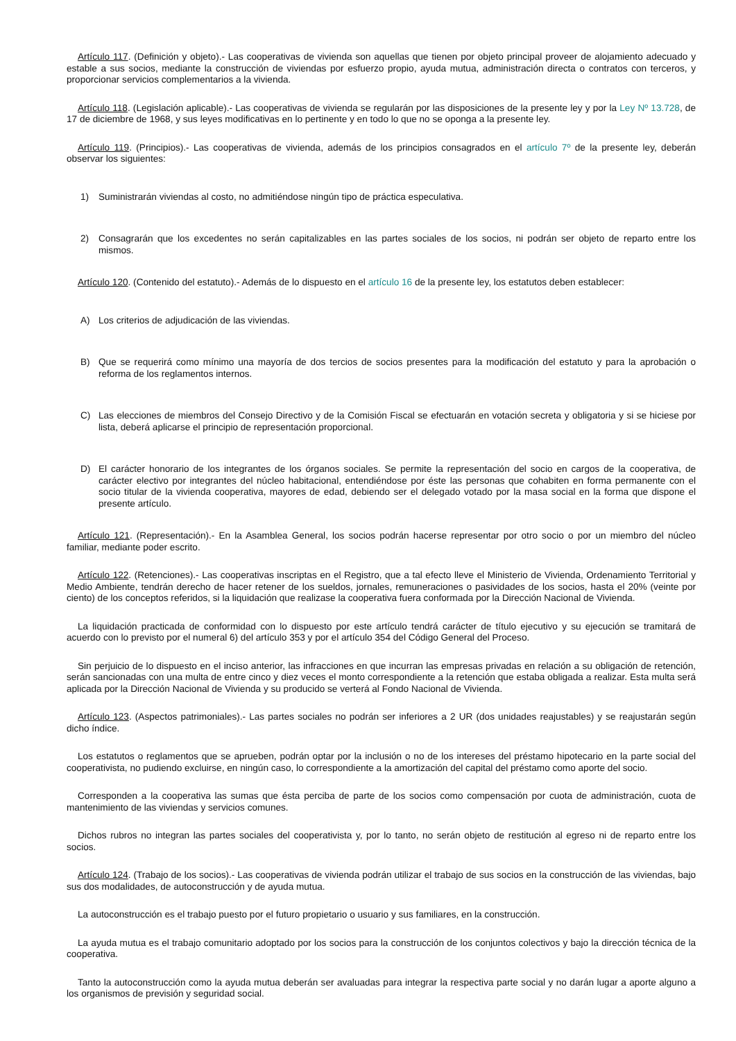Artículo 117. (Definición y objeto).- Las cooperativas de vivienda son aquellas que tienen por objeto principal proveer de alojamiento adecuado y estable a sus socios, mediante la construcción de viviendas por esfuerzo propio, ayuda mutua, administración directa o contratos con terceros, y proporcionar servicios complementarios a la vivienda.
Artículo 118. (Legislación aplicable).- Las cooperativas de vivienda se regularán por las disposiciones de la presente ley y por la Ley Nº 13.728, de 17 de diciembre de 1968, y sus leyes modificativas en lo pertinente y en todo lo que no se oponga a la presente ley.
Artículo 119. (Principios).- Las cooperativas de vivienda, además de los principios consagrados en el artículo 7º de la presente ley, deberán observar los siguientes:
1) Suministrarán viviendas al costo, no admitiéndose ningún tipo de práctica especulativa.
2) Consagrarán que los excedentes no serán capitalizables en las partes sociales de los socios, ni podrán ser objeto de reparto entre los mismos.
Artículo 120. (Contenido del estatuto).- Además de lo dispuesto en el artículo 16 de la presente ley, los estatutos deben establecer:
A) Los criterios de adjudicación de las viviendas.
B) Que se requerirá como mínimo una mayoría de dos tercios de socios presentes para la modificación del estatuto y para la aprobación o reforma de los reglamentos internos.
C) Las elecciones de miembros del Consejo Directivo y de la Comisión Fiscal se efectuarán en votación secreta y obligatoria y si se hiciese por lista, deberá aplicarse el principio de representación proporcional.
D) El carácter honorario de los integrantes de los órganos sociales. Se permite la representación del socio en cargos de la cooperativa, de carácter electivo por integrantes del núcleo habitacional, entendiéndose por éste las personas que cohabiten en forma permanente con el socio titular de la vivienda cooperativa, mayores de edad, debiendo ser el delegado votado por la masa social en la forma que dispone el presente artículo.
Artículo 121. (Representación).- En la Asamblea General, los socios podrán hacerse representar por otro socio o por un miembro del núcleo familiar, mediante poder escrito.
Artículo 122. (Retenciones).- Las cooperativas inscriptas en el Registro, que a tal efecto lleve el Ministerio de Vivienda, Ordenamiento Territorial y Medio Ambiente, tendrán derecho de hacer retener de los sueldos, jornales, remuneraciones o pasividades de los socios, hasta el 20% (veinte por ciento) de los conceptos referidos, si la liquidación que realizase la cooperativa fuera conformada por la Dirección Nacional de Vivienda.
La liquidación practicada de conformidad con lo dispuesto por este artículo tendrá carácter de título ejecutivo y su ejecución se tramitará de acuerdo con lo previsto por el numeral 6) del artículo 353 y por el artículo 354 del Código General del Proceso.
Sin perjuicio de lo dispuesto en el inciso anterior, las infracciones en que incurran las empresas privadas en relación a su obligación de retención, serán sancionadas con una multa de entre cinco y diez veces el monto correspondiente a la retención que estaba obligada a realizar. Esta multa será aplicada por la Dirección Nacional de Vivienda y su producido se verterá al Fondo Nacional de Vivienda.
Artículo 123. (Aspectos patrimoniales).- Las partes sociales no podrán ser inferiores a 2 UR (dos unidades reajustables) y se reajustarán según dicho índice.
Los estatutos o reglamentos que se aprueben, podrán optar por la inclusión o no de los intereses del préstamo hipotecario en la parte social del cooperativista, no pudiendo excluirse, en ningún caso, lo correspondiente a la amortización del capital del préstamo como aporte del socio.
Corresponden a la cooperativa las sumas que ésta perciba de parte de los socios como compensación por cuota de administración, cuota de mantenimiento de las viviendas y servicios comunes.
Dichos rubros no integran las partes sociales del cooperativista y, por lo tanto, no serán objeto de restitución al egreso ni de reparto entre los socios.
Artículo 124. (Trabajo de los socios).- Las cooperativas de vivienda podrán utilizar el trabajo de sus socios en la construcción de las viviendas, bajo sus dos modalidades, de autoconstrucción y de ayuda mutua.
La autoconstrucción es el trabajo puesto por el futuro propietario o usuario y sus familiares, en la construcción.
La ayuda mutua es el trabajo comunitario adoptado por los socios para la construcción de los conjuntos colectivos y bajo la dirección técnica de la cooperativa.
Tanto la autoconstrucción como la ayuda mutua deberán ser avaluadas para integrar la respectiva parte social y no darán lugar a aporte alguno a los organismos de previsión y seguridad social.